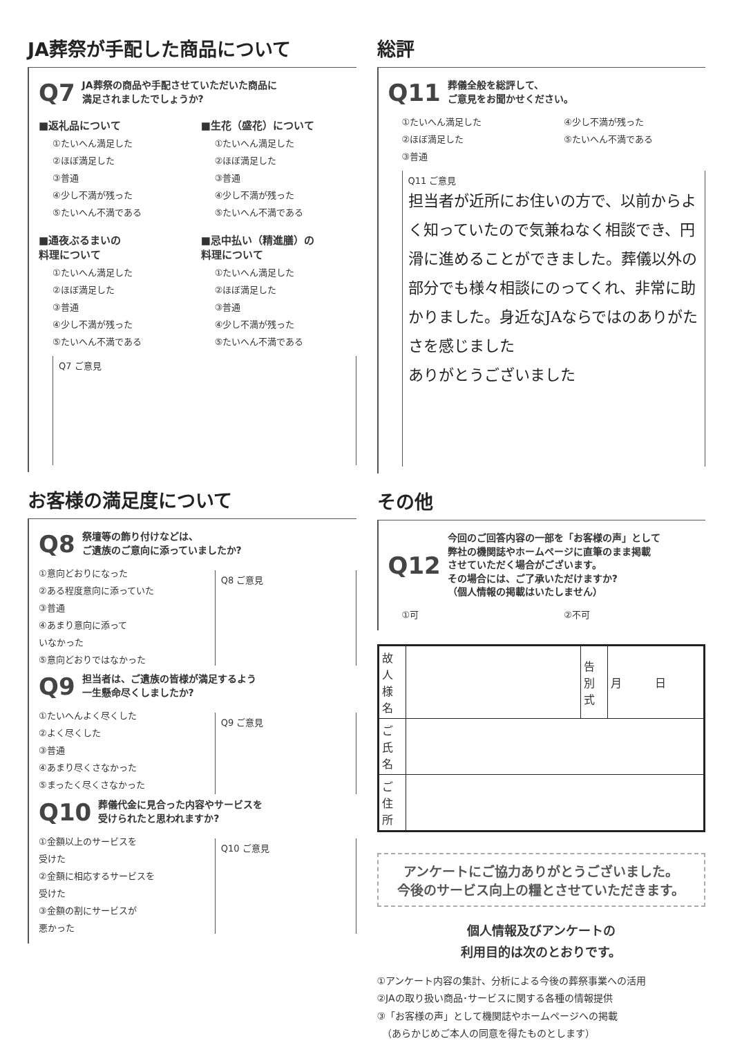JA葬祭が手配した商品について
Q7 JA葬祭の商品や手配させていただいた商品に
満足されましたでしょうか?
■返礼品について
①たいへん満足した
②ほぼ満足した
③普通
④少し不満が残った
⑤たいへん不満である
■生花（盛花）について
①たいへん満足した
②ほぼ満足した
③普通
④少し不満が残った
⑤たいへん不満である
■通夜ぶるまいの
料理について
①たいへん満足した
②ほぼ満足した
③普通
④少し不満が残った
⑤たいへん不満である
■忌中払い（精進膳）の
料理について
①たいへん満足した
②ほぼ満足した
③普通
④少し不満が残った
⑤たいへん不満である
Q7 ご意見
お客様の満足度について
Q8 祭壇等の飾り付けなどは、
ご遺族のご意向に添っていましたか?
①意向どおりになった
②ある程度意向に添っていた
③普通
④あまり意向に添って
いなかった
⑤意向どおりではなかった
Q8 ご意見
Q9 担当者は、ご遺族の皆様が満足するよう
一生懸命尽くしましたか?
①たいへんよく尽くした
②よく尽くした
③普通
④あまり尽くさなかった
⑤まったく尽くさなかった
Q9 ご意見
Q10 葬儀代金に見合った内容やサービスを
受けられたと思われますか?
①金額以上のサービスを
受けた
②金額に相応するサービスを
受けた
③金額の割にサービスが
悪かった
Q10 ご意見
総評
Q11 葬儀全般を総評して、
ご意見をお聞かせください。
①たいへん満足した
②ほぼ満足した
③普通
④少し不満が残った
⑤たいへん不満である
Q11 ご意見
担当者が近所にお住いの方で、以前からよく知っていたので気兼ねなく相談でき、円滑に進めることができました。葬儀以外の部分でも様々相談にのってくれ、非常に助かりました。身近なJAならではのありがたさを感じました
ありがとうございました
その他
Q12 今回のご回答内容の一部を「お客様の声」として
弊社の機関誌やホームページに直筆のまま掲載
させていただく場合がございます。
その場合には、ご了承いただけますか?
（個人情報の掲載はいたしません）
①可 ②不可
| 故人様名 | | 告別式 | 月 日 |
| ご氏名 | | | |
| ご住所 | | | |
アンケートにご協力ありがとうございました。
今後のサービス向上の糧とさせていただきます。
個人情報及びアンケートの
利用目的は次のとおりです。
①アンケート内容の集計、分析による今後の葬祭事業への活用
②JAの取り扱い商品･サービスに関する各種の情報提供
③「お客様の声」として機関誌やホームページへの掲載
　（あらかじめご本人の同意を得たものとします）